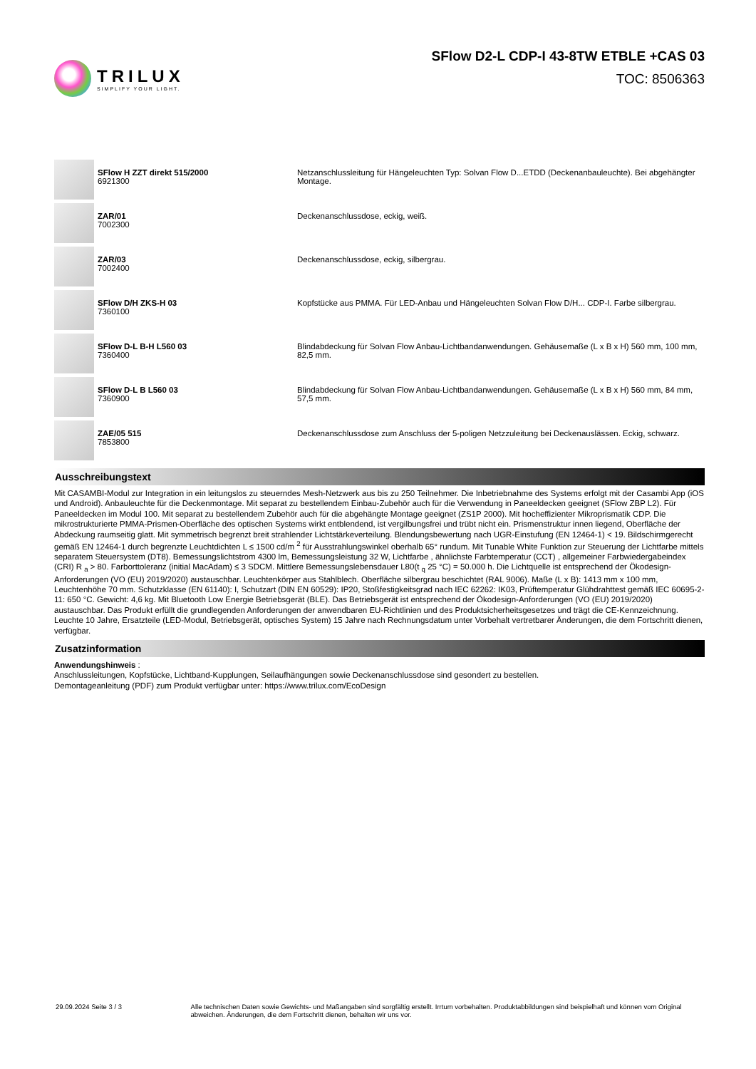TRILUX
SIMPLIFY YOUR LIGHT.
SFlow D2-L CDP-I 43-8TW ETBLE +CAS 03
TOC: 8506363
| | SFlow H ZZT direkt 515/2000 6921300 | Netzanschlussleitung für Hängeleuchten Typ: Solvan Flow D...ETDD (Deckenanbauleuchte). Bei abgehängter Montage. |
| | ZAR/01 7002300 | Deckenanschlussdose, eckig, weiß. |
| | ZAR/03 7002400 | Deckenanschlussdose, eckig, silbergrau. |
| | SFlow D/H ZKS-H 03 7360100 | Kopfstücke aus PMMA. Für LED-Anbau und Hängeleuchten Solvan Flow D/H... CDP-I. Farbe silbergrau. |
| | SFlow D-L B-H L560 03 7360400 | Blindabdeckung für Solvan Flow Anbau-Lichtbandanwendungen. Gehäusemaße (L x B x H) 560 mm, 100 mm, 82,5 mm. |
| | SFlow D-L B L560 03 7360900 | Blindabdeckung für Solvan Flow Anbau-Lichtbandanwendungen. Gehäusemaße (L x B x H) 560 mm, 84 mm, 57,5 mm. |
| | ZAE/05 515 7853800 | Deckenanschlussdose zum Anschluss der 5-poligen Netzzuleitung bei Deckenauslässen. Eckig, schwarz. |
Ausschreibungstext
Mit CASAMBI-Modul zur Integration in ein leitungslos zu steuerndes Mesh-Netzwerk aus bis zu 250 Teilnehmer. Die Inbetriebnahme des Systems erfolgt mit der Casambi App (iOS und Android). Anbauleuchte für die Deckenmontage. Mit separat zu bestellendem Einbau-Zubehör auch für die Verwendung in Paneeldecken geeignet (SFlow ZBP L2). Für Paneeldecken im Modul 100. Mit separat zu bestellendem Zubehör auch für die abgehängte Montage geeignet (ZS1P 2000). Mit hocheffizienter Mikroprismatik CDP. Die mikrostrukturierte PMMA-Prismen-Oberfläche des optischen Systems wirkt entblendend, ist vergilbungsfrei und trübt nicht ein. Prismenstruktur innen liegend, Oberfläche der Abdeckung raumseitig glatt. Mit symmetrisch begrenzt breit strahlender Lichtstärkeverteilung. Blendungsbewertung nach UGR-Einstufung (EN 12464-1) < 19. Bildschirmgerecht gemäß EN 12464-1 durch begrenzte Leuchtdichten L ≤ 1500 cd/m <sup>2</sup> für Ausstrahlungswinkel oberhalb 65° rundum. Mit Tunable White Funktion zur Steuerung der Lichtfarbe mittels separatem Steuersystem (DT8). Bemessungslichtstrom 4300 lm, Bemessungsleistung 32 W, Lichtfarbe , ähnlichste Farbtemperatur (CCT) , allgemeiner Farbwiedergabeindex (CRI) R <sub>a</sub> > 80. Farborttoleranz (initial MacAdam) ≤ 3 SDCM. Mittlere Bemessungslebensdauer L80(t <sub>q</sub> 25 °C) = 50.000 h. Die Lichtquelle ist entsprechend der Ökodesign-Anforderungen (VO (EU) 2019/2020) austauschbar. Leuchtenkörper aus Stahlblech. Oberfläche silbergrau beschichtet (RAL 9006). Maße (L x B): 1413 mm x 100 mm, Leuchtenhöhe 70 mm. Schutzklasse (EN 61140): I, Schutzart (DIN EN 60529): IP20, Stoßfestigkeitsgrad nach IEC 62262: IK03, Prüftemperatur Glühdrahttest gemäß IEC 60695-2-11: 650 °C. Gewicht: 4,6 kg. Mit Bluetooth Low Energie Betriebsgerät (BLE). Das Betriebsgerät ist entsprechend der Ökodesign-Anforderungen (VO (EU) 2019/2020) austauschbar. Das Produkt erfüllt die grundlegenden Anforderungen der anwendbaren EU-Richtlinien und des Produktsicherheitsgesetzes und trägt die CE-Kennzeichnung. Leuchte 10 Jahre, Ersatzteile (LED-Modul, Betriebsgerät, optisches System) 15 Jahre nach Rechnungsdatum unter Vorbehalt vertretbarer Änderungen, die dem Fortschritt dienen, verfügbar.
Zusatzinformation
Anwendungshinweis :
Anschlussleitungen, Kopfstücke, Lichtband-Kupplungen, Seilaufhängungen sowie Deckenanschlussdose sind gesondert zu bestellen.
Demontageanleitung (PDF) zum Produkt verfügbar unter: https://www.trilux.com/EcoDesign
29.09.2024 Seite 3 / 3 Alle technischen Daten sowie Gewichts- und Maßangaben sind sorgfältig erstellt. Irrtum vorbehalten. Produktabbildungen sind beispielhaft und können vom Original abweichen. Änderungen, die dem Fortschritt dienen, behalten wir uns vor.